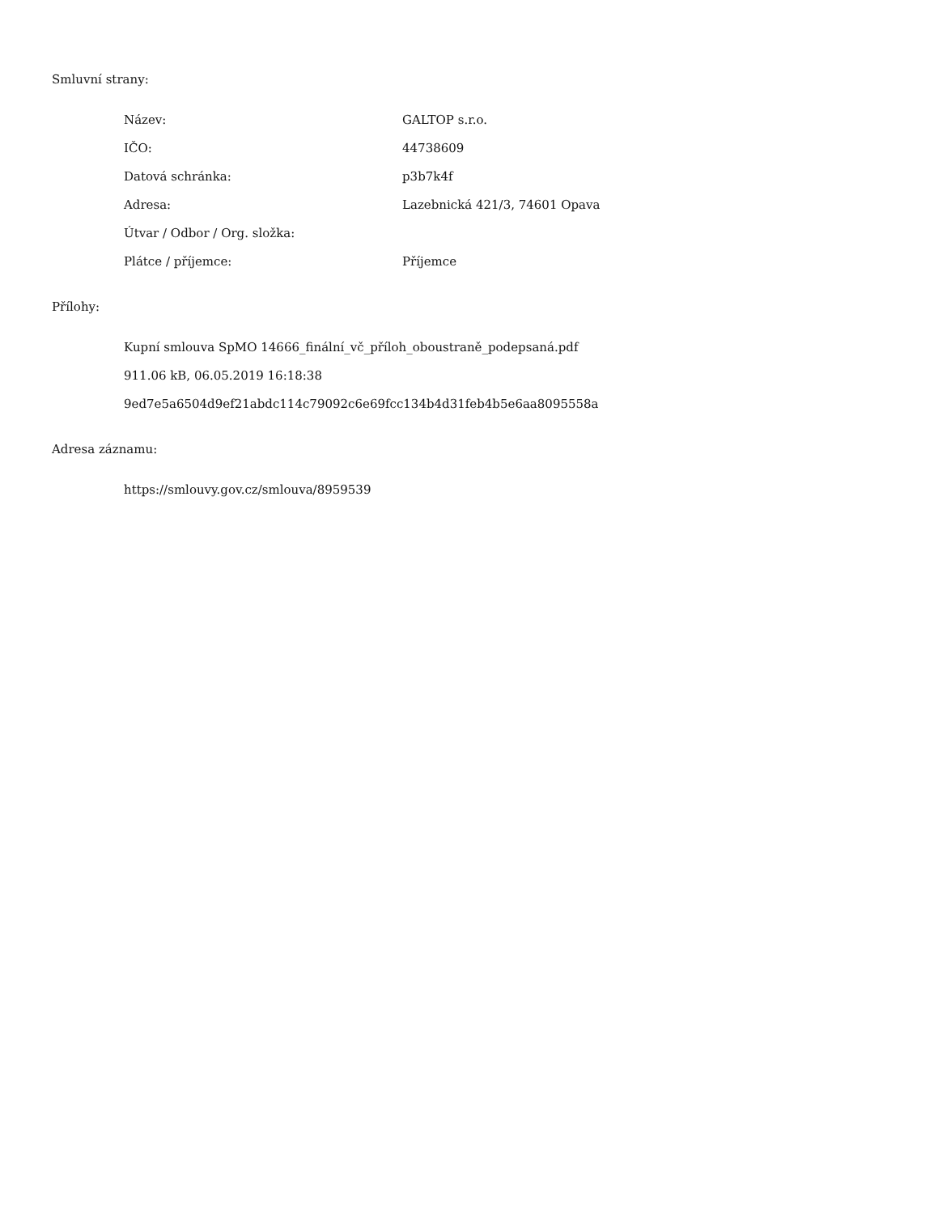Smluvní strany:
| Název: | GALTOP s.r.o. |
| IČO: | 44738609 |
| Datová schránka: | p3b7k4f |
| Adresa: | Lazebnická 421/3, 74601 Opava |
| Útvar / Odbor / Org. složka: | |
| Plátce / příjemce: | Příjemce |
Přílohy:
Kupní smlouva SpMO 14666_finální_vč_příloh_oboustraně_podepsaná.pdf
911.06 kB, 06.05.2019 16:18:38
9ed7e5a6504d9ef21abdc114c79092c6e69fcc134b4d31feb4b5e6aa8095558a
Adresa záznamu:
https://smlouvy.gov.cz/smlouva/8959539